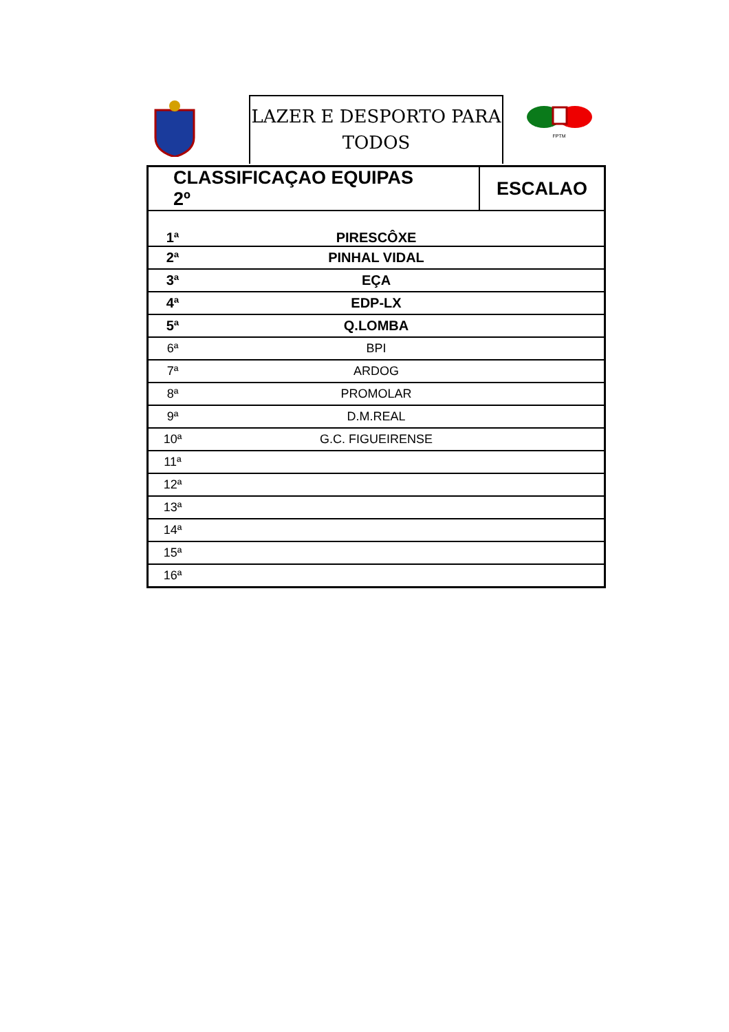LAZER E DESPORTO PARA
TODOS
FPTM
| CLASSIFICAÇAO EQUIPAS 2º | | ESCALAO |
| 1ª | PIRESCÔXE | |
| 2ª | PINHAL VIDAL | |
| 3ª | EÇA | |
| 4ª | EDP-LX | |
| 5ª | Q.LOMBA | |
| 6ª | BPI | |
| 7ª | ARDOG | |
| 8ª | PROMOLAR | |
| 9ª | D.M.REAL | |
| 10ª | G.C. FIGUEIRENSE | |
| 11ª | | |
| 12ª | | |
| 13ª | | |
| 14ª | | |
| 15ª | | |
| 16ª | | |